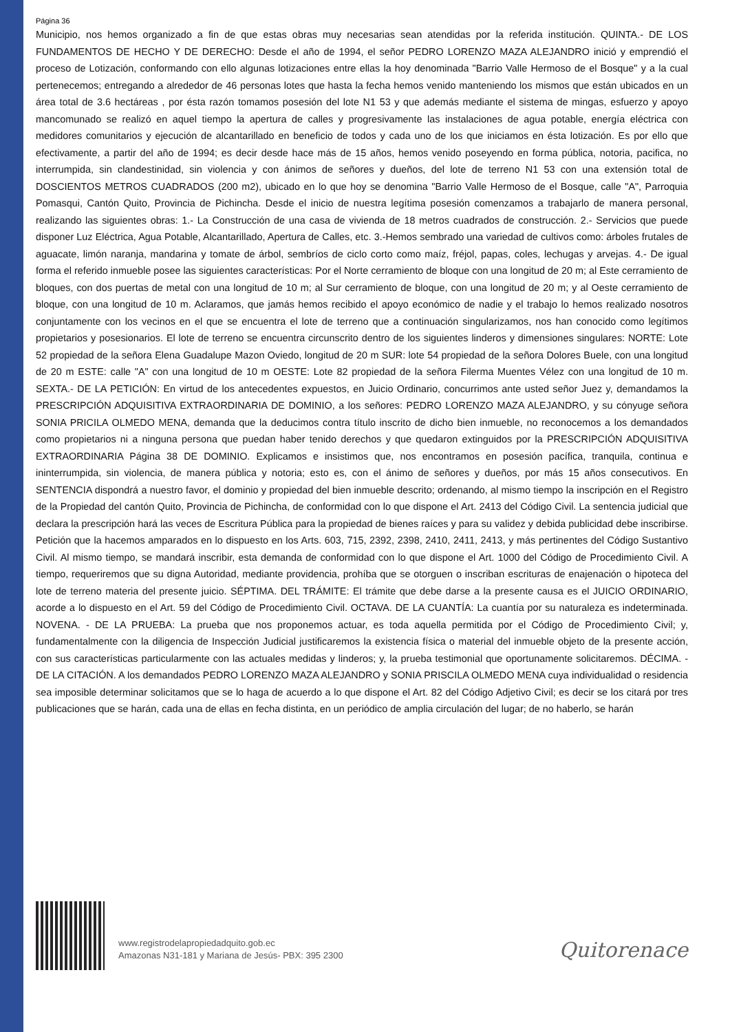Página 36
Municipio, nos hemos organizado a fin de que estas obras muy necesarias sean atendidas por la referida institución. QUINTA.- DE LOS FUNDAMENTOS DE HECHO Y DE DERECHO: Desde el año de 1994, el señor PEDRO LORENZO MAZA ALEJANDRO inició y emprendió el proceso de Lotización, conformando con ello algunas lotizaciones entre ellas la hoy denominada "Barrio Valle Hermoso de el Bosque" y a la cual pertenecemos; entregando a alrededor de 46 personas lotes que hasta la fecha hemos venido manteniendo los mismos que están ubicados en un área total de 3.6 hectáreas , por ésta razón tomamos posesión del lote N1 53 y que además mediante el sistema de mingas, esfuerzo y apoyo mancomunado se realizó en aquel tiempo la apertura de calles y progresivamente las instalaciones de agua potable, energía eléctrica con medidores comunitarios y ejecución de alcantarillado en beneficio de todos y cada uno de los que iniciamos en ésta lotización. Es por ello que efectivamente, a partir del año de 1994; es decir desde hace más de 15 años, hemos venido poseyendo en forma pública, notoria, pacifica, no interrumpida, sin clandestinidad, sin violencia y con ánimos de señores y dueños, del lote de terreno N1 53 con una extensión total de DOSCIENTOS METROS CUADRADOS (200 m2), ubicado en lo que hoy se denomina "Barrio Valle Hermoso de el Bosque, calle "A", Parroquia Pomasqui, Cantón Quito, Provincia de Pichincha. Desde el inicio de nuestra legítima posesión comenzamos a trabajarlo de manera personal, realizando las siguientes obras: 1.- La Construcción de una casa de vivienda de 18 metros cuadrados de construcción. 2.- Servicios que puede disponer Luz Eléctrica, Agua Potable, Alcantarillado, Apertura de Calles, etc. 3.-Hemos sembrado una variedad de cultivos como: árboles frutales de aguacate, limón naranja, mandarina y tomate de árbol, sembríos de ciclo corto como maíz, fréjol, papas, coles, lechugas y arvejas. 4.- De igual forma el referido inmueble posee las siguientes características: Por el Norte cerramiento de bloque con una longitud de 20 m; al Este cerramiento de bloques, con dos puertas de metal con una longitud de 10 m; al Sur cerramiento de bloque, con una longitud de 20 m; y al Oeste cerramiento de bloque, con una longitud de 10 m. Aclaramos, que jamás hemos recibido el apoyo económico de nadie y el trabajo lo hemos realizado nosotros conjuntamente con los vecinos en el que se encuentra el lote de terreno que a continuación singularizamos, nos han conocido como legítimos propietarios y posesionarios. El lote de terreno se encuentra circunscrito dentro de los siguientes linderos y dimensiones singulares: NORTE: Lote 52 propiedad de la señora Elena Guadalupe Mazon Oviedo, longitud de 20 m SUR: lote 54 propiedad de la señora Dolores Buele, con una longitud de 20 m ESTE: calle "A" con una longitud de 10 m OESTE: Lote 82 propiedad de la señora Filerma Muentes Vélez con una longitud de 10 m. SEXTA.- DE LA PETICIÓN: En virtud de los antecedentes expuestos, en Juicio Ordinario, concurrimos ante usted señor Juez y, demandamos la PRESCRIPCIÓN ADQUISITIVA EXTRAORDINARIA DE DOMINIO, a los señores: PEDRO LORENZO MAZA ALEJANDRO, y su cónyuge señora SONIA PRICILA OLMEDO MENA, demanda que la deducimos contra título inscrito de dicho bien inmueble, no reconocemos a los demandados como propietarios ni a ninguna persona que puedan haber tenido derechos y que quedaron extinguidos por la PRESCRIPCIÓN ADQUISITIVA EXTRAORDINARIA Página 38 DE DOMINIO. Explicamos e insistimos que, nos encontramos en posesión pacífica, tranquila, continua e ininterrumpida, sin violencia, de manera pública y notoria; esto es, con el ánimo de señores y dueños, por más 15 años consecutivos. En SENTENCIA dispondrá a nuestro favor, el dominio y propiedad del bien inmueble descrito; ordenando, al mismo tiempo la inscripción en el Registro de la Propiedad del cantón Quito, Provincia de Pichincha, de conformidad con lo que dispone el Art. 2413 del Código Civil. La sentencia judicial que declara la prescripción hará las veces de Escritura Pública para la propiedad de bienes raíces y para su validez y debida publicidad debe inscribirse. Petición que la hacemos amparados en lo dispuesto en los Arts. 603, 715, 2392, 2398, 2410, 2411, 2413, y más pertinentes del Código Sustantivo Civil. Al mismo tiempo, se mandará inscribir, esta demanda de conformidad con lo que dispone el Art. 1000 del Código de Procedimiento Civil. A tiempo, requeriremos que su digna Autoridad, mediante providencia, prohíba que se otorguen o inscriban escrituras de enajenación o hipoteca del lote de terreno materia del presente juicio. SÉPTIMA. DEL TRÁMITE: El trámite que debe darse a la presente causa es el JUICIO ORDINARIO, acorde a lo dispuesto en el Art. 59 del Código de Procedimiento Civil. OCTAVA. DE LA CUANTÍA: La cuantía por su naturaleza es indeterminada. NOVENA. - DE LA PRUEBA: La prueba que nos proponemos actuar, es toda aquella permitida por el Código de Procedimiento Civil; y, fundamentalmente con la diligencia de Inspección Judicial justificaremos la existencia física o material del inmueble objeto de la presente acción, con sus características particularmente con las actuales medidas y linderos; y, la prueba testimonial que oportunamente solicitaremos. DÉCIMA. - DE LA CITACIÓN. A los demandados PEDRO LORENZO MAZA ALEJANDRO y SONIA PRISCILA OLMEDO MENA cuya individualidad o residencia sea imposible determinar solicitamos que se lo haga de acuerdo a lo que dispone el Art. 82 del Código Adjetivo Civil; es decir se los citará por tres publicaciones que se harán, cada una de ellas en fecha distinta, en un periódico de amplia circulación del lugar; de no haberlo, se harán
www.registrodelapropiedadquito.gob.ec
Amazonas N31-181 y Mariana de Jesús- PBX: 395 2300
Quitorenace